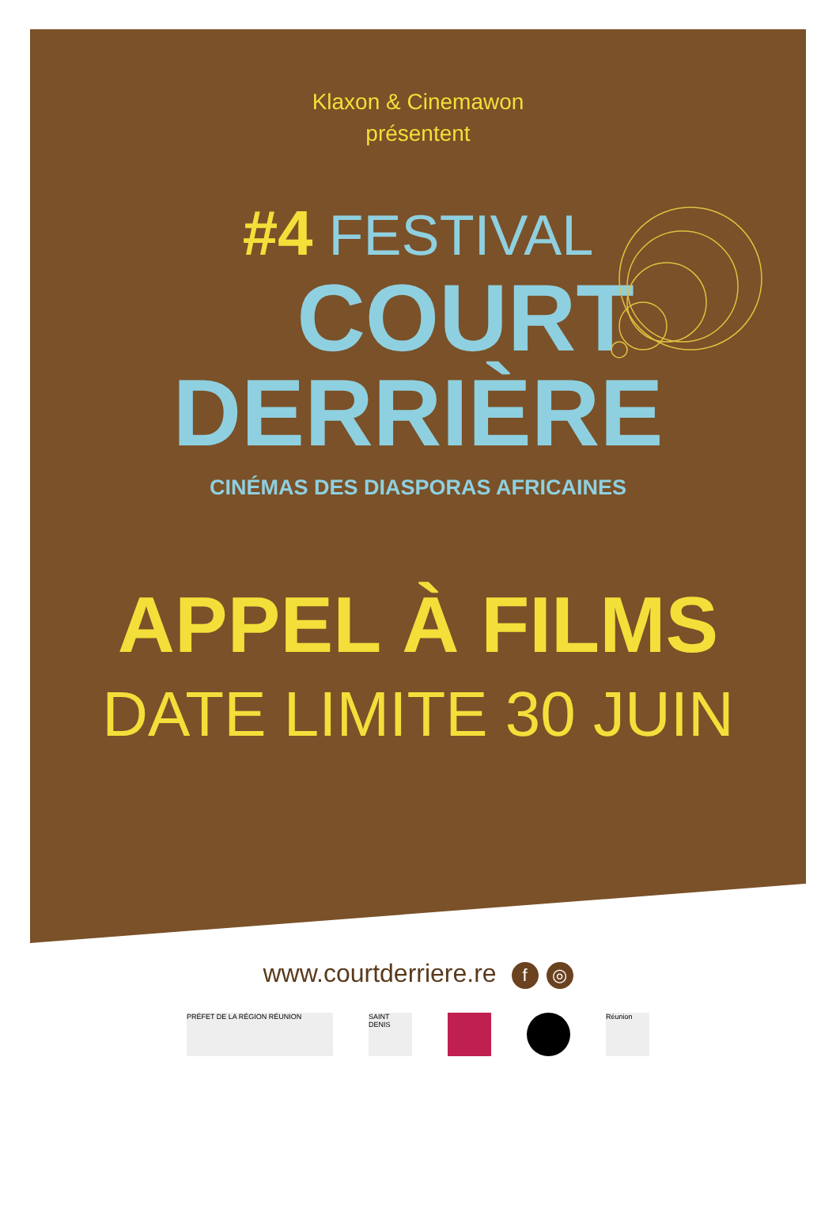Klaxon & Cinemawon
présentent
#4 FESTIVAL
COURT
DERRIÈRE
CINÉMAS DES DIASPORAS AFRICAINES
APPEL À FILMS
DATE LIMITE 30 JUIN
www.courtderriere.re f ◎
PRÉFET DE LA RÉGION RÉUNION
SAINT DENIS
Réunion